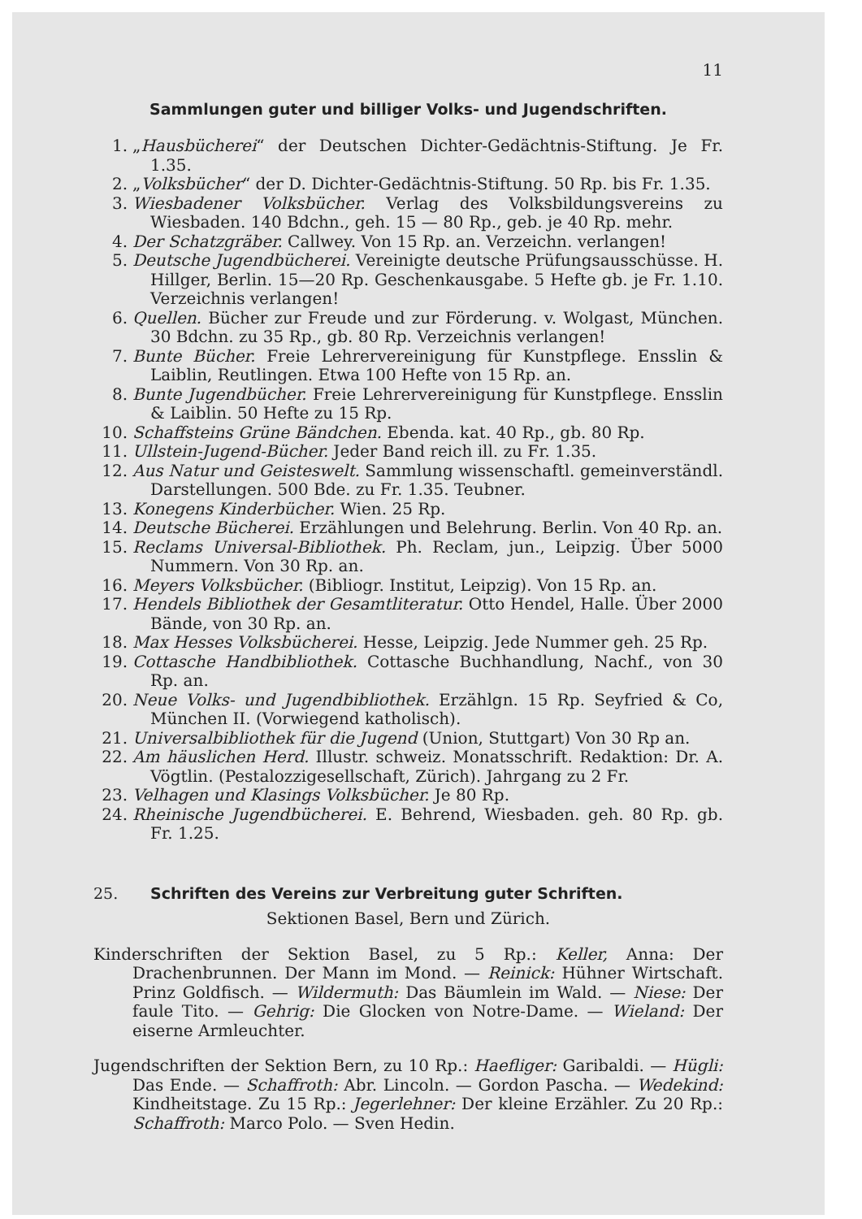11
Sammlungen guter und billiger Volks- und Jugendschriften.
1. „Hausbücherei“ der Deutschen Dichter-Gedächtnis-Stiftung. Je Fr. 1.35.
2. „Volksbücher“ der D. Dichter-Gedächtnis-Stiftung. 50 Rp. bis Fr. 1.35.
3. Wiesbadener Volksbücher. Verlag des Volksbildungsvereins zu Wiesbaden. 140 Bdchn., geh. 15 — 80 Rp., geb. je 40 Rp. mehr.
4. Der Schatzgräber. Callwey. Von 15 Rp. an. Verzeichn. verlangen!
5. Deutsche Jugendbücherei. Vereinigte deutsche Prüfungsausschüsse. H. Hillger, Berlin. 15—20 Rp. Geschenkausgabe. 5 Hefte gb. je Fr. 1.10. Verzeichnis verlangen!
6. Quellen. Bücher zur Freude und zur Förderung. v. Wolgast, München. 30 Bdchn. zu 35 Rp., gb. 80 Rp. Verzeichnis verlangen!
7. Bunte Bücher. Freie Lehrervereinigung für Kunstpflege. Ensslin & Laiblin, Reutlingen. Etwa 100 Hefte von 15 Rp. an.
8. Bunte Jugendbücher. Freie Lehrervereinigung für Kunstpflege. Ensslin & Laiblin. 50 Hefte zu 15 Rp.
10. Schaffsteins Grüne Bändchen. Ebenda. kat. 40 Rp., gb. 80 Rp.
11. Ullstein-Jugend-Bücher. Jeder Band reich ill. zu Fr. 1.35.
12. Aus Natur und Geisteswelt. Sammlung wissenschaftl. gemeinverständl. Darstellungen. 500 Bde. zu Fr. 1.35. Teubner.
13. Konegens Kinderbücher. Wien. 25 Rp.
14. Deutsche Bücherei. Erzählungen und Belehrung. Berlin. Von 40 Rp. an.
15. Reclams Universal-Bibliothek. Ph. Reclam, jun., Leipzig. Über 5000 Nummern. Von 30 Rp. an.
16. Meyers Volksbücher. (Bibliogr. Institut, Leipzig). Von 15 Rp. an.
17. Hendels Bibliothek der Gesamtliteratur. Otto Hendel, Halle. Über 2000 Bände, von 30 Rp. an.
18. Max Hesses Volksbücherei. Hesse, Leipzig. Jede Nummer geh. 25 Rp.
19. Cottasche Handbibliothek. Cottasche Buchhandlung, Nachf., von 30 Rp. an.
20. Neue Volks- und Jugendbibliothek. Erzählgn. 15 Rp. Seyfried & Co, München II. (Vorwiegend katholisch).
21. Universalbibliothek für die Jugend (Union, Stuttgart) Von 30 Rp an.
22. Am häuslichen Herd. Illustr. schweiz. Monatsschrift. Redaktion: Dr. A. Vögtlin. (Pestalozzigesellschaft, Zürich). Jahrgang zu 2 Fr.
23. Velhagen und Klasings Volksbücher. Je 80 Rp.
24. Rheinische Jugendbücherei. E. Behrend, Wiesbaden. geh. 80 Rp. gb. Fr. 1.25.
25. Schriften des Vereins zur Verbreitung guter Schriften.
Sektionen Basel, Bern und Zürich.
Kinderschriften der Sektion Basel, zu 5 Rp.: Keller, Anna: Der Drachenbrunnen. Der Mann im Mond. — Reinick: Hühner Wirtschaft. Prinz Goldfisch. — Wildermuth: Das Bäumlein im Wald. — Niese: Der faule Tito. — Gehrig: Die Glocken von Notre-Dame. — Wieland: Der eiserne Armleuchter.
Jugendschriften der Sektion Bern, zu 10 Rp.: Haefliger: Garibaldi. — Hügli: Das Ende. — Schaffroth: Abr. Lincoln. — Gordon Pascha. — Wedekind: Kindheitstage. Zu 15 Rp.: Jegerlehner: Der kleine Erzähler. Zu 20 Rp.: Schaffroth: Marco Polo. — Sven Hedin.